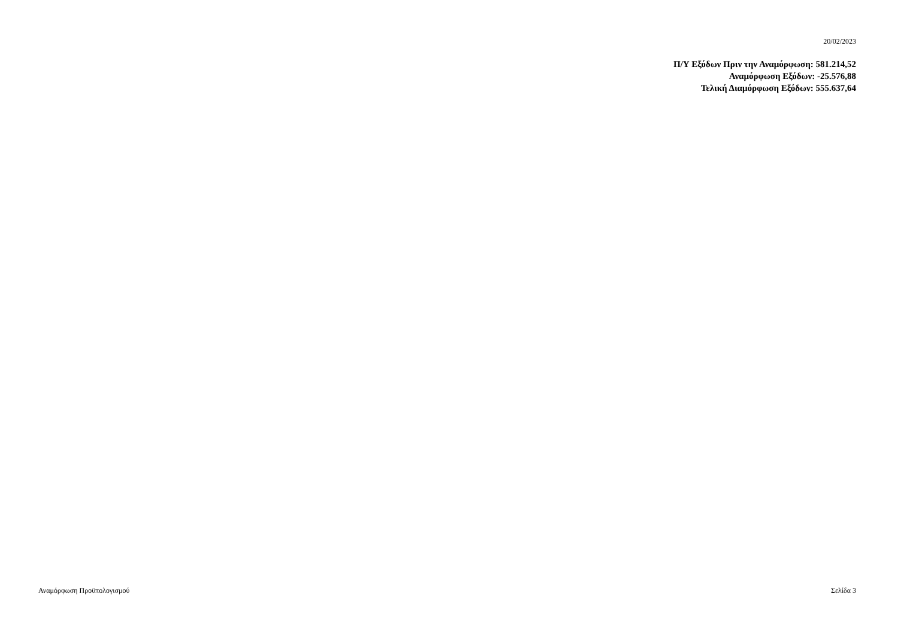20/02/2023
Π/Υ Εξόδων Πριν την Αναμόρφωση: 581.214,52
Αναμόρφωση Εξόδων: -25.576,88
Τελική Διαμόρφωση Εξόδων: 555.637,64
Αναμόρφωση Προϋπολογισμού Σελίδα 3